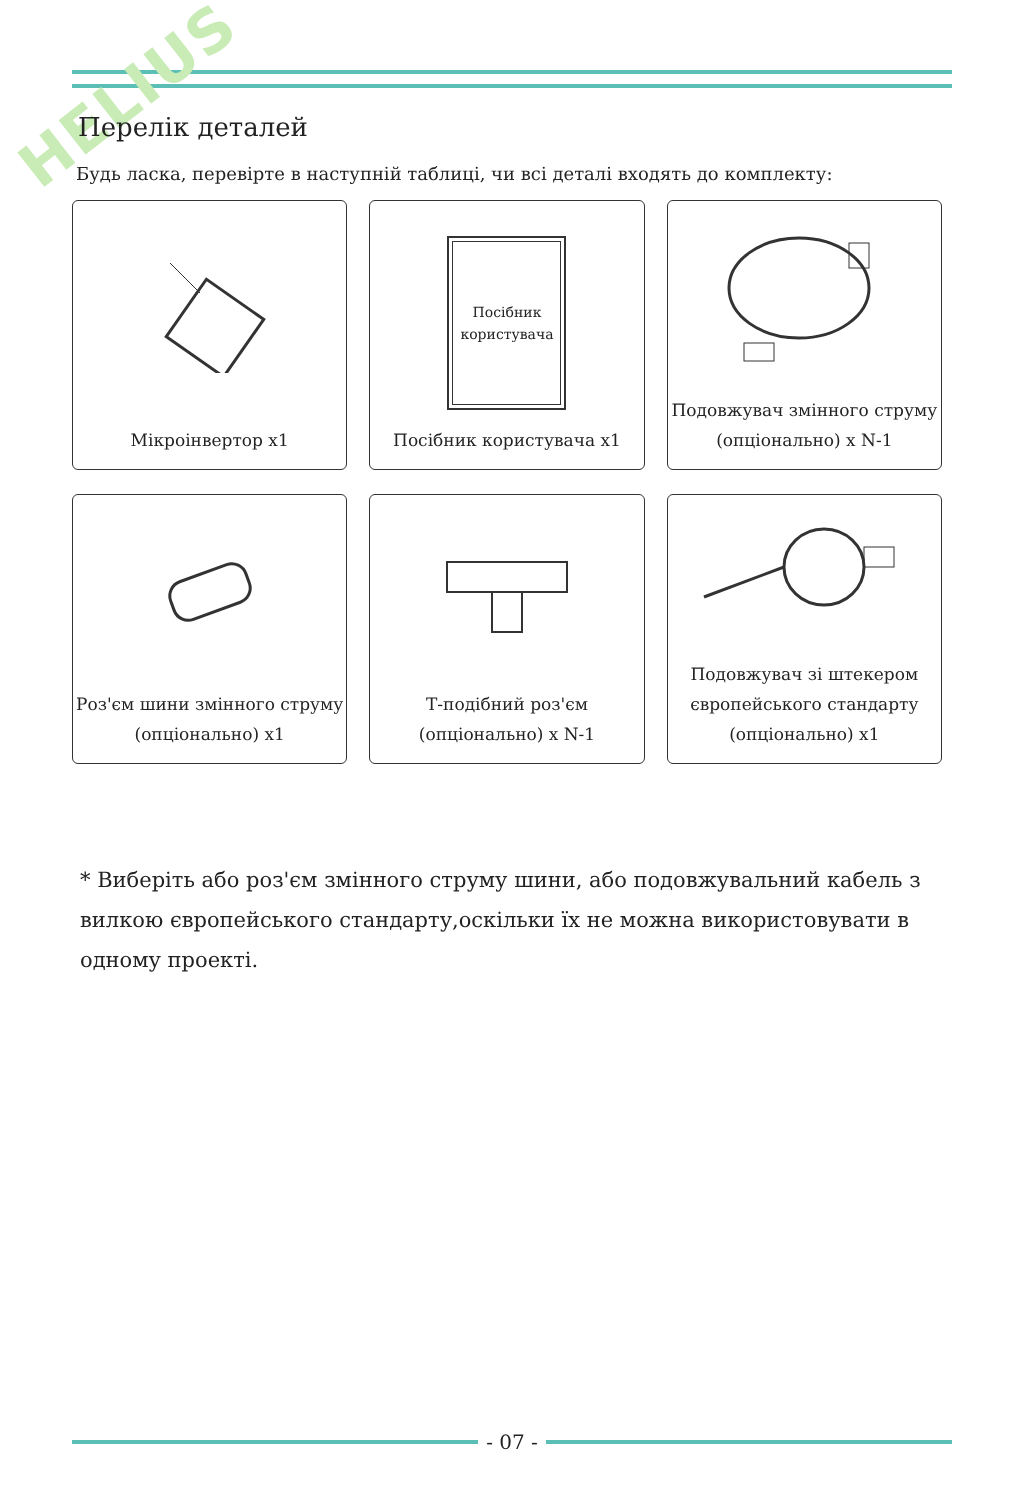HELIUS Перелік деталей
Будь ласка, перевірте в наступній таблиці, чи всі деталі входять до комплекту:
Мікроінвертор x1
Посібник
користувача
Посібник користувача x1
Подовжувач змінного струму
(опціонально) x N-1
Роз'єм шини змінного струму
(опціонально) x1
Т-подібний роз'єм
(опціонально) x N-1
Подовжувач зі штекером
європейського стандарту
(опціонально) x1
* Виберіть або роз'єм змінного струму шини, або подовжувальний кабель з вилкою європейського стандарту,оскільки їх не можна використовувати в одному проекті.
- 07 -